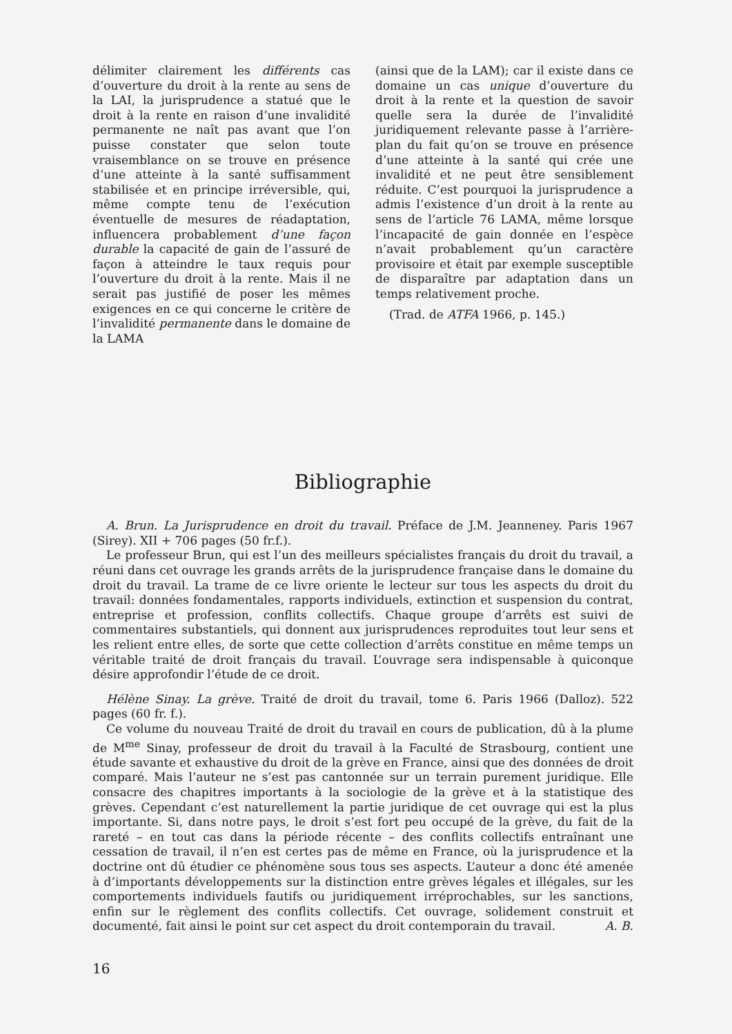délimiter clairement les différents cas d’ouverture du droit à la rente au sens de la LAI, la jurisprudence a statué que le droit à la rente en raison d’une invalidité permanente ne naît pas avant que l’on puisse constater que selon toute vraisemblance on se trouve en présence d’une atteinte à la santé suffisamment stabilisée et en principe irréversible, qui, même compte tenu de l’exécution éventuelle de mesures de réadaptation, influencera probablement d’une façon durable la capacité de gain de l’assuré de façon à atteindre le taux requis pour l’ouverture du droit à la rente. Mais il ne serait pas justifié de poser les mêmes exigences en ce qui concerne le critère de l’invalidité permanente dans le domaine de la LAMA
(ainsi que de la LAM); car il existe dans ce domaine un cas unique d’ouverture du droit à la rente et la question de savoir quelle sera la durée de l’invalidité juridiquement relevante passe à l’arrière-plan du fait qu’on se trouve en présence d’une atteinte à la santé qui crée une invalidité et ne peut être sensiblement réduite. C’est pourquoi la jurisprudence a admis l’existence d’un droit à la rente au sens de l’article 76 LAMA, même lorsque l’incapacité de gain donnée en l’espèce n’avait probablement qu’un caractère provisoire et était par exemple susceptible de disparaître par adaptation dans un temps relativement proche.
(Trad. de ATFA 1966, p. 145.)
Bibliographie
A. Brun. La Jurisprudence en droit du travail. Préface de J.M. Jeanneney. Paris 1967 (Sirey). XII + 706 pages (50 fr.f.).
Le professeur Brun, qui est l’un des meilleurs spécialistes français du droit du travail, a réuni dans cet ouvrage les grands arrêts de la jurisprudence française dans le domaine du droit du travail. La trame de ce livre oriente le lecteur sur tous les aspects du droit du travail: données fondamentales, rapports individuels, extinction et suspension du contrat, entreprise et profession, conflits collectifs. Chaque groupe d’arrêts est suivi de commentaires substantiels, qui donnent aux jurisprudences reproduites tout leur sens et les relient entre elles, de sorte que cette collection d’arrêts constitue en même temps un véritable traité de droit français du travail. L’ouvrage sera indispensable à quiconque désire approfondir l’étude de ce droit.
Hélène Sinay. La grève. Traité de droit du travail, tome 6. Paris 1966 (Dalloz). 522 pages (60 fr. f.).
Ce volume du nouveau Traité de droit du travail en cours de publication, dû à la plume de M<sup>me</sup> Sinay, professeur de droit du travail à la Faculté de Strasbourg, contient une étude savante et exhaustive du droit de la grève en France, ainsi que des données de droit comparé. Mais l’auteur ne s’est pas cantonnée sur un terrain purement juridique. Elle consacre des chapitres importants à la sociologie de la grève et à la statistique des grèves. Cependant c’est naturellement la partie juridique de cet ouvrage qui est la plus importante. Si, dans notre pays, le droit s’est fort peu occupé de la grève, du fait de la rareté – en tout cas dans la période récente – des conflits collectifs entraînant une cessation de travail, il n’en est certes pas de même en France, où la jurisprudence et la doctrine ont dû étudier ce phénomène sous tous ses aspects. L’auteur a donc été amenée à d’importants développements sur la distinction entre grèves légales et illégales, sur les comportements individuels fautifs ou juridiquement irréprochables, sur les sanctions, enfin sur le règlement des conflits collectifs. Cet ouvrage, solidement construit et documenté, fait ainsi le point sur cet aspect du droit contemporain du travail. A. B.
16